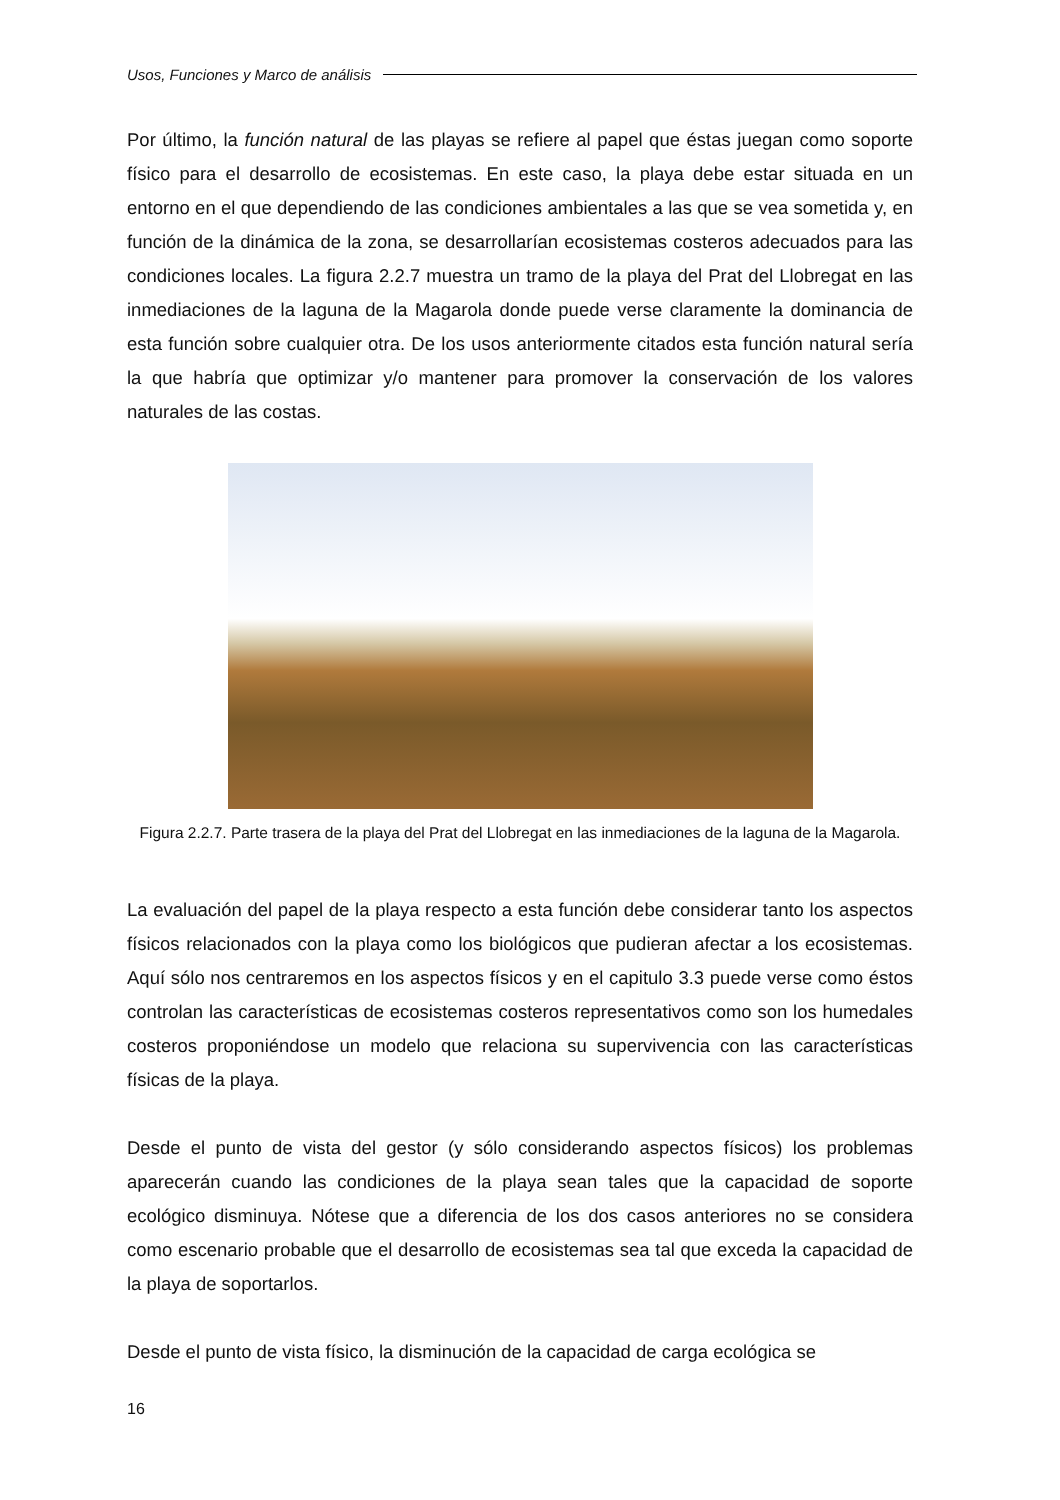Usos, Funciones y Marco de análisis
Por último, la función natural de las playas se refiere al papel que éstas juegan como soporte físico para el desarrollo de ecosistemas. En este caso, la playa debe estar situada en un entorno en el que dependiendo de las condiciones ambientales a las que se vea sometida y, en función de la dinámica de la zona, se desarrollarían ecosistemas costeros adecuados para las condiciones locales. La figura 2.2.7 muestra un tramo de la playa del Prat del Llobregat en las inmediaciones de la laguna de la Magarola donde puede verse claramente la dominancia de esta función sobre cualquier otra. De los usos anteriormente citados esta función natural sería la que habría que optimizar y/o mantener para promover la conservación de los valores naturales de las costas.
Figura 2.2.7. Parte trasera de la playa del Prat del Llobregat en las inmediaciones de la laguna de la Magarola.
La evaluación del papel de la playa respecto a esta función debe considerar tanto los aspectos físicos relacionados con la playa como los biológicos que pudieran afectar a los ecosistemas. Aquí sólo nos centraremos en los aspectos físicos y en el capitulo 3.3 puede verse como éstos controlan las características de ecosistemas costeros representativos como son los humedales costeros proponiéndose un modelo que relaciona su supervivencia con las características físicas de la playa.
Desde el punto de vista del gestor (y sólo considerando aspectos físicos) los problemas aparecerán cuando las condiciones de la playa sean tales que la capacidad de soporte ecológico disminuya. Nótese que a diferencia de los dos casos anteriores no se considera como escenario probable que el desarrollo de ecosistemas sea tal que exceda la capacidad de la playa de soportarlos.
Desde el punto de vista físico, la disminución de la capacidad de carga ecológica se
16